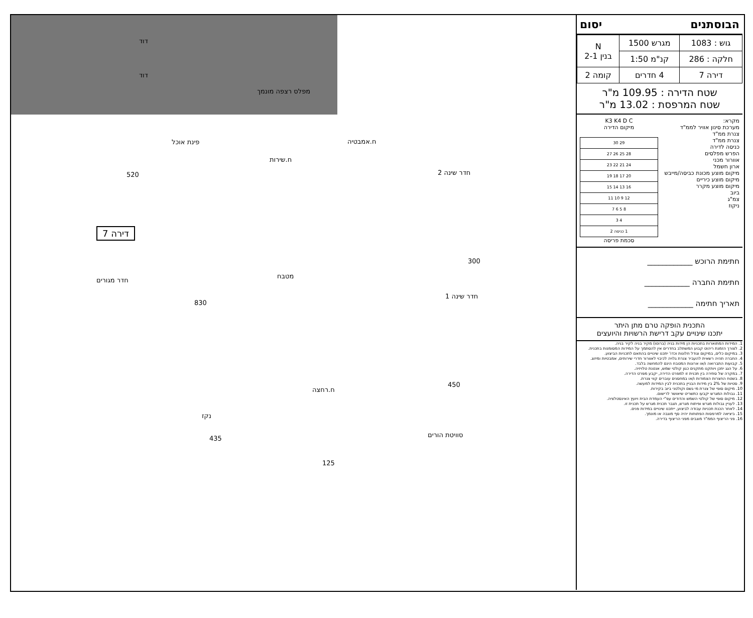דוד
דוד
מפלס רצפה מונמך
פינת אוכל
ח.שירות
ח.אמבטיה
חדר שינה 2
דירה 7
חדר מגורים
מטבח
חדר שינה 1
ח.רחצה
נקז
סוויטת הורים
520
830
435
450
300
125
הבוסתנים יסום
| גוש : 1083 | מגרש 1500 | N בנין 2-1 |
| חלקה : 286 | קנ"מ 1:50 | |
| דירה 7 | 4 חדרים | קומה 2 |
שטח הדירה : 109.95 מ"ר
שטח המרפסת : 13.02 מ"ר
מקרא:
מערכת סינון אוויר לממ"ד
צנרת ממ"ד
צנרת ממ"ד
כניסה לדירה
הפרש מפלסים
אוורור מכני
ארון חשמל
מיקום מוצע מכונת כביסה/מייבש
מיקום מוצע כיריים
מיקום מוצע מקרר
ביוב
צמ"ג
ניקוז
K3 K4 D C
מיקום הדירה
| 29 30 |
| 28 25 26 27 |
| 24 21 22 23 |
| 20 17 18 19 |
| 16 13 14 15 |
| 12 9 10 11 |
| 8 5 6 7 |
| 4 3 |
| 1 כניסה 2 |
סכמת פריסה
חתימת הרוכש ____________
חתימת החברה ____________
תאריך חתימה ____________
התכנית הופקה טרם מתן היתר
יתכנו שינויים עקב דרישת הרשויות והיועצים
1. המידות המתוארות בתכניות הן מידות בניה (ברוטו) מקיר בניה לקיר בניה.
2. לצורך הזמנת ריהוט קבוע המשתלב בחדרים אין להסתמך על המידות המסומנות בתכנית.
3. במיקום כלים, במיקום וגודל חלונות וכדו' יתכנו שינויים בהתאם לתכניות הביצוע.
4. החברה תהיה רשאית להעביר צנרת גלויה לכיבוי לאוורור חדרי שירותים, אמבטיות ומיזוג.
5. קבועות התברואה ו/או ארונות המטבח הינם להמחשה בלבד.
6. על הגג יתכן ויותקנו מתקנים כגון קולטי שמש, אנטנת טלויזיה.
7. במקרה של סתירה בין תכנית זו למפרט הדירה, יקבע מפרט הדירה.
8. בשטח החצרות הצמודות ו/או במחסנים עוברים קווי צנרת.
9. סטיות של 2% בין מידות הבניין בתכנית לבין המידות למעשה.
10. מיקום סופי של צנרת מי גשם וקולטני ביוב בקירות.
11. גבולות המגרש יקבעו כתשריט שיאושר לרישום.
12. מיקום סופי של קולטי השמש והדודים עפ"י העמדת הבית ויועץ האינסטלציה.
13. לעניין גבולות מגרש ופיתוח מגרש, תגבר תכנית מגרש על תכנית זו.
14. לאחר הכנת תכניות עבודה לביצוע, ייתכנו שינויים במידות פנים.
15. ביציאה למרפסות הפתוחות יהיה סף מוגבה או מונמך.
16. פני הריצוף הממ"ד מוגבים מפני הריצוף בדירה.